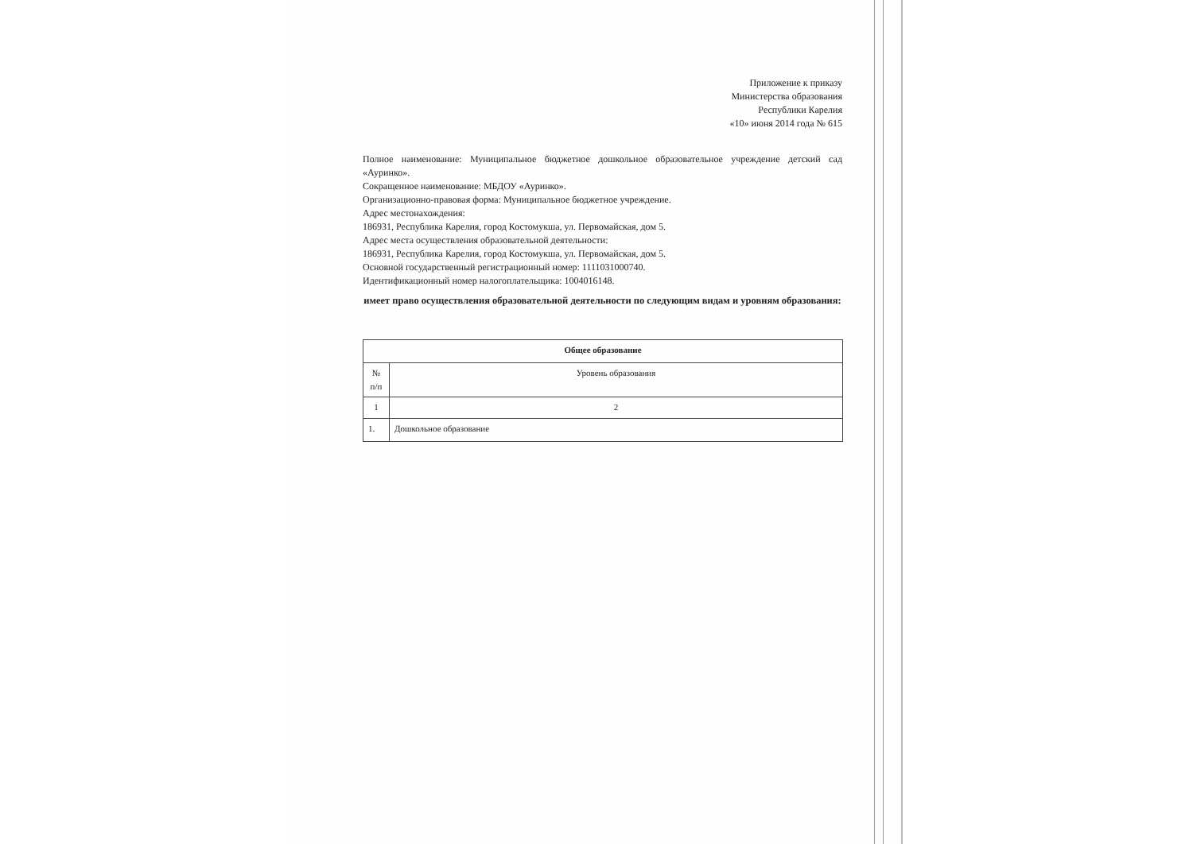Приложение к приказу
Министерства образования
Республики Карелия
«10» июня 2014 года № 615
Полное наименование: Муниципальное бюджетное дошкольное образовательное учреждение детский сад «Ауринко».
Сокращенное наименование: МБДОУ «Ауринко».
Организационно-правовая форма: Муниципальное бюджетное учреждение.
Адрес местонахождения:
186931, Республика Карелия, город Костомукша, ул. Первомайская, дом 5.
Адрес места осуществления образовательной деятельности:
186931, Республика Карелия, город Костомукша, ул. Первомайская, дом 5.
Основной государственный регистрационный номер: 1111031000740.
Идентификационный номер налогоплательщика: 1004016148.
имеет право осуществления образовательной деятельности по следующим видам и уровням образования:
| Общее образование | |
| --- | --- |
| № п/п | Уровень образования |
| 1 | 2 |
| 1. | Дошкольное образование |